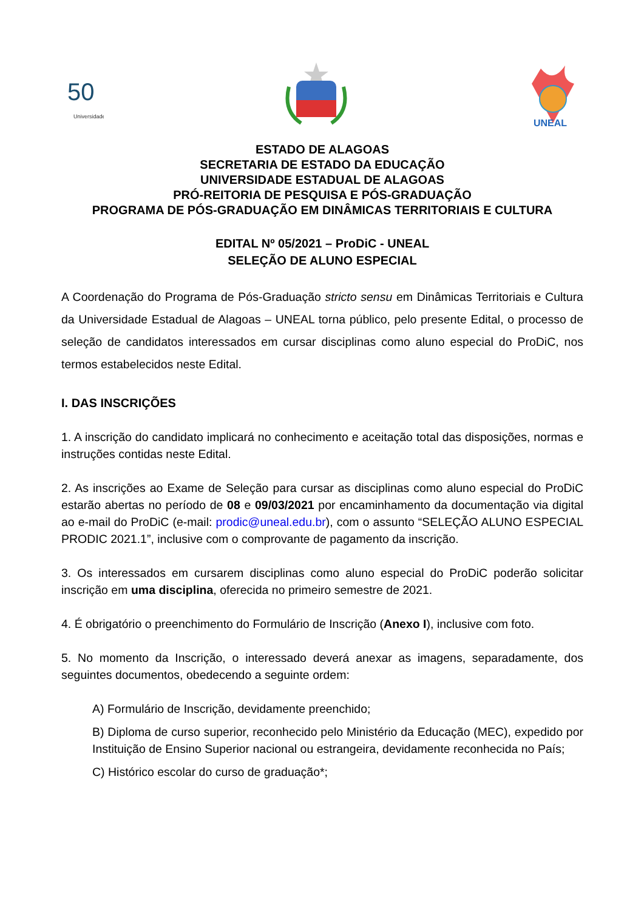50
Universidade
UNEAL
ESTADO DE ALAGOAS
SECRETARIA DE ESTADO DA EDUCAÇÃO
UNIVERSIDADE ESTADUAL DE ALAGOAS
PRÓ-REITORIA DE PESQUISA E PÓS-GRADUAÇÃO
PROGRAMA DE PÓS-GRADUAÇÃO EM DINÂMICAS TERRITORIAIS E CULTURA
EDITAL Nº 05/2021 – ProDiC - UNEAL
SELEÇÃO DE ALUNO ESPECIAL
A Coordenação do Programa de Pós-Graduação stricto sensu em Dinâmicas Territoriais e Cultura da Universidade Estadual de Alagoas – UNEAL torna público, pelo presente Edital, o processo de seleção de candidatos interessados em cursar disciplinas como aluno especial do ProDiC, nos termos estabelecidos neste Edital.
I. DAS INSCRIÇÕES
1. A inscrição do candidato implicará no conhecimento e aceitação total das disposições, normas e instruções contidas neste Edital.
2. As inscrições ao Exame de Seleção para cursar as disciplinas como aluno especial do ProDiC estarão abertas no período de 08 e 09/03/2021 por encaminhamento da documentação via digital ao e-mail do ProDiC (e-mail: prodic@uneal.edu.br), com o assunto “SELEÇÃO ALUNO ESPECIAL PRODIC 2021.1”, inclusive com o comprovante de pagamento da inscrição.
3. Os interessados em cursarem disciplinas como aluno especial do ProDiC poderão solicitar inscrição em uma disciplina, oferecida no primeiro semestre de 2021.
4. É obrigatório o preenchimento do Formulário de Inscrição (Anexo I), inclusive com foto.
5. No momento da Inscrição, o interessado deverá anexar as imagens, separadamente, dos seguintes documentos, obedecendo a seguinte ordem:
A) Formulário de Inscrição, devidamente preenchido;
B) Diploma de curso superior, reconhecido pelo Ministério da Educação (MEC), expedido por Instituição de Ensino Superior nacional ou estrangeira, devidamente reconhecida no País;
C) Histórico escolar do curso de graduação*;